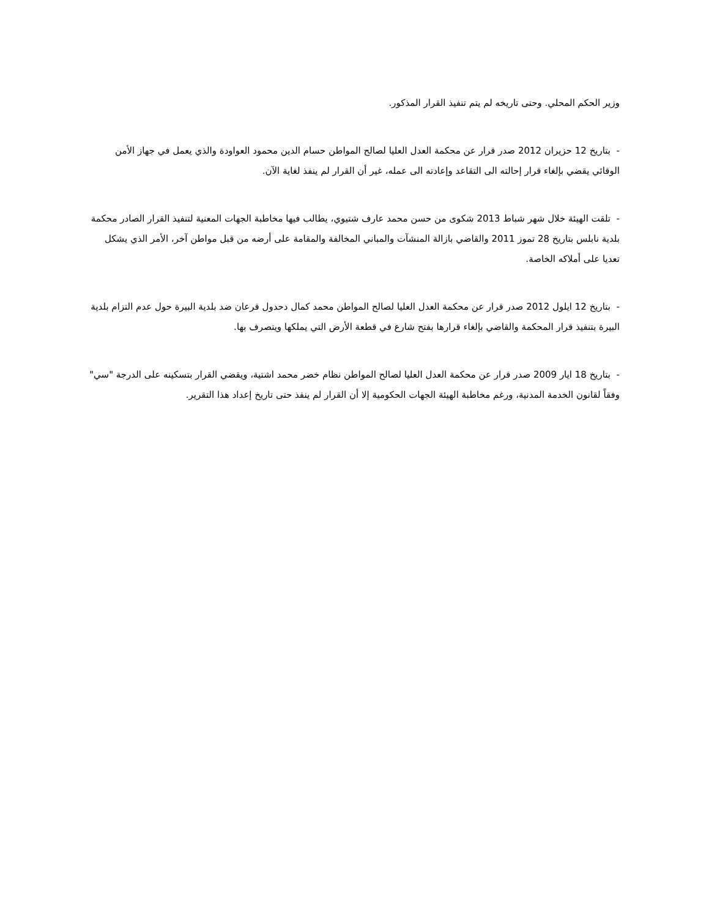وزير الحكم المحلي. وحتى تاريخه لم يتم تنفيذ القرار المذكور.
- بتاريخ 12 حزيران 2012 صدر قرار عن محكمة العدل العليا لصالح المواطن حسام الدين محمود العواودة والذي يعمل في جهاز الأمن الوقائي يقضي بإلغاء قرار إحالته الى التقاعد وإعادته الى عمله، غير أن القرار لم ينفذ لغاية الآن.
- تلقت الهيئة خلال شهر شباط 2013 شكوى من حسن محمد عارف شتيوي، يطالب فيها مخاطبة الجهات المعنية لتنفيذ القرار الصادر محكمة بلدية نابلس بتاريخ 28 تموز 2011 والقاضي بازالة المنشآت والمباني المخالفة والمقامة على أرضه من قبل مواطن آخر، الأمر الذي يشكل تعديا على أملاكه الخاصة.
- بتاريخ 12 ايلول 2012 صدر قرار عن محكمة العدل العليا لصالح المواطن محمد كمال دحدول قرعان ضد بلدية البيرة حول عدم التزام بلدية البيرة بتنفيذ قرار المحكمة والقاضي بإلغاء قرارها بفتح شارع في قطعة الأرض التي يملكها ويتصرف بها.
- بتاريخ 18 ايار 2009 صدر قرار عن محكمة العدل العليا لصالح المواطن نظام خضر محمد اشتية، ويقضي القرار بتسكينه على الدرجة "سي" وفقاً لقانون الخدمة المدنية، ورغم مخاطبة الهيئة الجهات الحكومية إلا أن القرار لم ينفذ حتى تاريخ إعداد هذا التقرير.